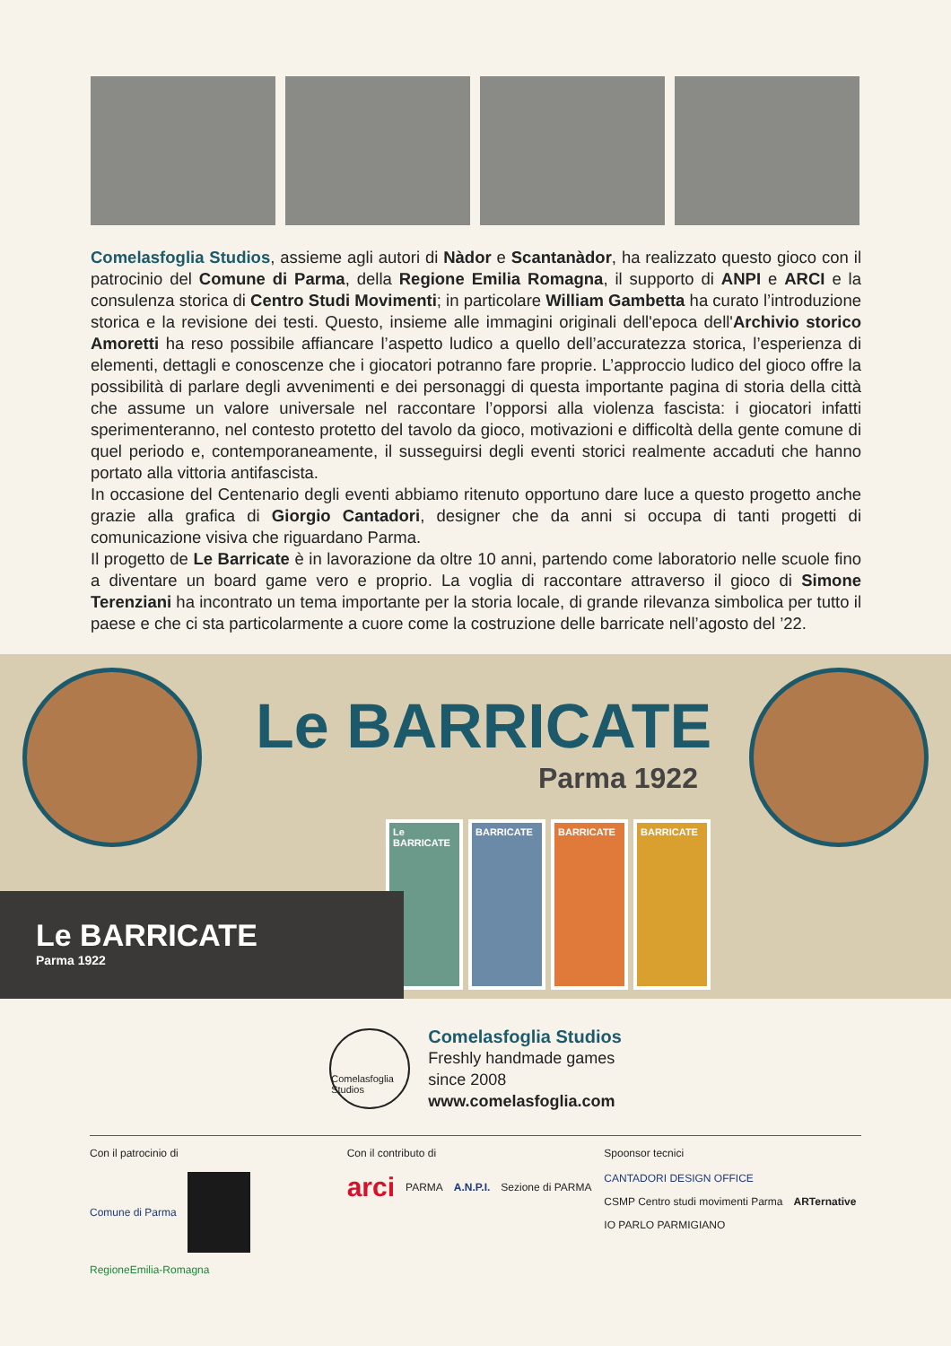Comelasfoglia Studios, assieme agli autori di Nàdor e Scantanàdor, ha realizzato questo gioco con il patrocinio del Comune di Parma, della Regione Emilia Romagna, il supporto di ANPI e ARCI e la consulenza storica di Centro Studi Movimenti; in particolare William Gambetta ha curato l’introduzione storica e la revisione dei testi. Questo, insieme alle immagini originali dell'epoca dell'Archivio storico Amoretti ha reso possibile affiancare l’aspetto ludico a quello dell’accuratezza storica, l’esperienza di elementi, dettagli e conoscenze che i giocatori potranno fare proprie. L’approccio ludico del gioco offre la possibilità di parlare degli avvenimenti e dei personaggi di questa importante pagina di storia della città che assume un valore universale nel raccontare l’opporsi alla violenza fascista: i giocatori infatti sperimenteranno, nel contesto protetto del tavolo da gioco, motivazioni e difficoltà della gente comune di quel periodo e, contemporaneamente, il susseguirsi degli eventi storici realmente accaduti che hanno portato alla vittoria antifascista.
In occasione del Centenario degli eventi abbiamo ritenuto opportuno dare luce a questo progetto anche grazie alla grafica di Giorgio Cantadori, designer che da anni si occupa di tanti progetti di comunicazione visiva che riguardano Parma.
Il progetto de Le Barricate è in lavorazione da oltre 10 anni, partendo come laboratorio nelle scuole fino a diventare un board game vero e proprio. La voglia di raccontare attraverso il gioco di Simone Terenziani ha incontrato un tema importante per la storia locale, di grande rilevanza simbolica per tutto il paese e che ci sta particolarmente a cuore come la costruzione delle barricate nell’agosto del ’22.
Le BARRICATE
Parma 1922
Le BARRICATE BARRICATE BARRICATE BARRICATE
Le BARRICATE
Parma 1922
Comelasfoglia Studios
Comelasfoglia Studios
Freshly handmade games
since 2008
www.comelasfoglia.com
Con il patrocinio di
Comune di Parma RegioneEmilia-Romagna
Con il contributo di
arci PARMA A.N.P.I. Sezione di PARMA
Spoonsor tecnici
CANTADORI DESIGN OFFICE CSMP Centro studi movimenti Parma ARTernative IO PARLO PARMIGIANO